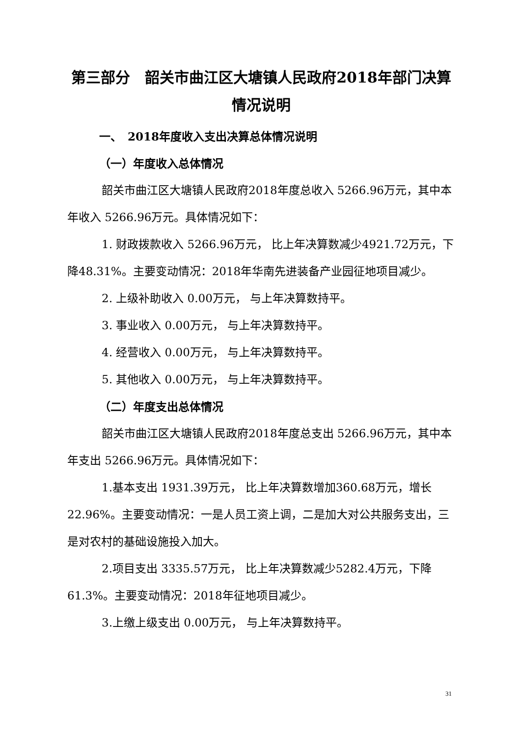第三部分　韶关市曲江区大塘镇人民政府2018年部门决算情况说明
一、　2018年度收入支出决算总体情况说明
（一）年度收入总体情况
韶关市曲江区大塘镇人民政府2018年度总收入 5266.96万元，其中本年收入 5266.96万元。具体情况如下：
1. 财政拨款收入 5266.96万元， 比上年决算数减少4921.72万元，下降48.31%。主要变动情况：2018年华南先进装备产业园征地项目减少。
2. 上级补助收入 0.00万元， 与上年决算数持平。
3. 事业收入 0.00万元， 与上年决算数持平。
4. 经营收入 0.00万元， 与上年决算数持平。
5. 其他收入 0.00万元， 与上年决算数持平。
（二）年度支出总体情况
韶关市曲江区大塘镇人民政府2018年度总支出 5266.96万元，其中本年支出 5266.96万元。具体情况如下：
1.基本支出 1931.39万元， 比上年决算数增加360.68万元，增长22.96%。主要变动情况：一是人员工资上调，二是加大对公共服务支出，三是对农村的基础设施投入加大。
2.项目支出 3335.57万元， 比上年决算数减少5282.4万元，下降61.3%。主要变动情况：2018年征地项目减少。
3.上缴上级支出 0.00万元， 与上年决算数持平。
31